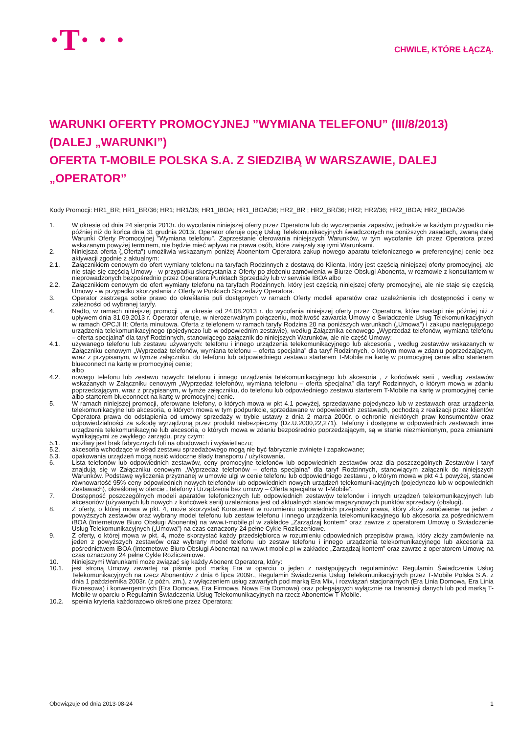·T· · ·
CHWILE, KTÓRE ŁĄCZĄ.
WARUNKI OFERTY PROMOCYJNEJ ”WYMIANA TELEFONU” (III/8/2013) (DALEJ „WARUNKI”)
OFERTA T-MOBILE POLSKA S.A. Z SIEDZIBĄ W WARSZAWIE, DALEJ „OPERATOR”
Kody Promocji: HR1_BR; HR1_BR/36; HR1; HR1/36; HR1_IBOA; HR1_IBOA/36; HR2_BR ; HR2_BR/36; HR2; HR2/36; HR2_IBOA; HR2_IBOA/36
1. W okresie od dnia 24 sierpnia 2013r. do wycofania niniejszej oferty przez Operatora lub do wyczerpania zapasów, jednakże w każdym przypadku nie później niż do końca dnia 31 grudnia 2013r. Operator oferuje opcję Usług Telekomunikacyjnych świadczonych na poniższych zasadach, zwaną dalej Warunki Oferty Promocyjnej ”Wymiana telefonu”. Zaprzestanie oferowania niniejszych Warunków, w tym wycofanie ich przez Operatora przed wskazanym powyżej terminem, nie będzie mieć wpływu na prawa osób, które związały się tymi Warunkami.
2. Niniejsza oferta („Oferta”) umożliwia wskazanym poniżej Abonentom Operatora zakup nowego aparatu telefonicznego w preferencyjnej cenie bez aktywacji zgodnie z aktualnym:
2.1. Załącznikiem cenowym do ofert wymiany telefonu na taryfach Rodzinnych z dostawą do Klienta, który jest częścią niniejszej oferty promocyjnej, ale nie staje się częścią Umowy - w przypadku skorzystania z Oferty po złożeniu zamówienia w Biurze Obsługi Abonenta, w rozmowie z konsultantem w nieprowadzonych bezpośrednio przez Operatora Punktach Sprzedaży lub w serwisie IBOA albo
2.2. Załącznikiem cenowym do ofert wymiany telefonu na taryfach Rodzinnych, który jest częścią niniejszej oferty promocyjnej, ale nie staje się częścią Umowy - w przypadku skorzystania z Oferty w Punktach Sprzedaży Operatora.
3. Operator zastrzega sobie prawo do określania puli dostępnych w ramach Oferty modeli aparatów oraz uzależnienia ich dostępności i ceny w zależności od wybranej taryfy.
4. Nadto, w ramach niniejszej promocji , w okresie od 24.08.2013 r. do wycofania niniejszej oferty przez Operatora, które nastąpi nie później niż z upływem dnia 31.09.2013 r. Operator oferuje, w nierozerwalnym połączeniu, możliwość zawarcia Umowy o Świadczenie Usług Telekomunikacyjnych w ramach OPCJI II: Oferta minutowa. Oferta z telefonem w ramach taryfy Rodzina 20 na poniższych warunkach („Umowa”) i zakupu następującego urządzenia telekomunikacyjnego (pojedynczo lub w odpowiednim zestawie), według Załącznika cenowego „Wyprzedaż telefonów, wymiana telefonu – oferta specjalna” dla taryf Rodzinnych, stanowiącego załącznik do niniejszych Warunków, ale nie część Umowy:
4.1. używanego telefonu lub zestawu używanych: telefonu i innego urządzenia telekomunikacyjnego lub akcesoria , według zestawów wskazanych w Załączniku cenowym „Wyprzedaż telefonów, wymiana telefonu – oferta specjalna” dla taryf Rodzinnych, o którym mowa w zdaniu poprzedzającym, wraz z przypisanym, w tymże załączniku, do telefonu lub odpowiedniego zestawu starterem T-Mobile na kartę w promocyjnej cenie albo starterem blueconnect na kartę w promocyjnej cenie;
albo
4.2. nowego telefonu lub zestawu nowych: telefonu i innego urządzenia telekomunikacyjnego lub akcesoria , z końcówek serii , według zestawów wskazanych w Załączniku cenowym „Wyprzedaż telefonów, wymiana telefonu – oferta specjalna” dla taryf Rodzinnych, o którym mowa w zdaniu poprzedzającym, wraz z przypisanym, w tymże załączniku, do telefonu lub odpowiedniego zestawu starterem T-Mobile na kartę w promocyjnej cenie albo starterem blueconnect na kartę w promocyjnej cenie.
5. W ramach niniejszej promocji, oferowane telefony, o których mowa w pkt 4.1 powyżej, sprzedawane pojedynczo lub w zestawach oraz urządzenia telekomunikacyjne lub akcesoria, o których mowa w tym podpunkcie, sprzedawane w odpowiednich zestawach, pochodzą z realizacji przez klientów Operatora prawa do odstąpienia od umowy sprzedaży w trybie ustawy z dnia 2 marca 2000r. o ochronie niektórych praw konsumentów oraz odpowiedzialności za szkodę wyrządzoną przez produkt niebezpieczny (Dz.U.2000,22,271). Telefony i dostępne w odpowiednich zestawach inne urządzenia telekomunikacyjne lub akcesoria, o których mowa w zdaniu bezpośrednio poprzedzającym, są w stanie niezmienionym, poza zmianami wynikającymi ze zwykłego zarządu, przy czym:
5.1. możliwy jest brak fabrycznych foli na obudowach i wyświetlaczu;
5.2. akcesoria wchodzące w skład zestawu sprzedażowego mogą nie być fabrycznie zwinięte i zapakowane;
5.3. opakowania urządzeń mogą nosić widoczne ślady transportu / użytkowania.
6. Lista telefonów lub odpowiednich zestawów, ceny promocyjne telefonów lub odpowiednich zestawów oraz dla poszczególnych Zestawów i taryf znajdują się w Załączniku cenowym „Wyprzedaż telefonów – oferta specjalna” dla taryf Rodzinnych, stanowiącym załącznik do niniejszych Warunków. Podstawę wyliczenia przyznanej w umowie ulgi w cenie telefonu lub odpowiedniego zestawu , o którym mowa w pkt 4.1 powyżej, stanowi równowartość 95% ceny odpowiednich nowych telefonów lub odpowiednich nowych urządzeń telekomunikacyjnych (pojedynczo lub w odpowiednich Zestawach), określonej w ofercie „Telefony i Urządzenia bez umowy – Oferta specjalna w T-Mobile”.
7. Dostępność poszczególnych modeli aparatów telefonicznych lub odpowiednich zestawów telefonów i innych urządzeń telekomunikacyjnych lub akcesoriów (używanych lub nowych z końcówek serii) uzależniona jest od aktualnych stanów magazynowych punktów sprzedaży (obsługi).
8. Z oferty, o której mowa w pkt. 4, może skorzystać Konsument w rozumieniu odpowiednich przepisów prawa, który złoży zamówienie na jeden z powyższych zestawów oraz wybrany model telefonu lub zestaw telefonu i innego urządzenia telekomunikacyjnego lub akcesoria za pośrednictwem iBOA (Internetowe Biuro Obsługi Abonenta) na www.t-mobile.pl w zakładce „Zarządzaj kontem” oraz zawrze z operatorem Umowę o Świadczenie Usług Telekomunikacyjnych („Umowa”) na czas oznaczony 24 pełne Cykle Rozliczeniowe.
9. Z oferty, o której mowa w pkt. 4, może skorzystać każdy przedsiębiorca w rozumieniu odpowiednich przepisów prawa, który złoży zamówienie na jeden z powyższych zestawów oraz wybrany model telefonu lub zestaw telefonu i innego urządzenia telekomunikacyjnego lub akcesoria za pośrednictwem iBOA (Internetowe Biuro Obsługi Abonenta) na www.t-mobile.pl w zakładce „Zarządzaj kontem” oraz zawrze z operatorem Umowę na czas oznaczony 24 pełne Cykle Rozliczeniowe.
10. Niniejszymi Warunkami może związać się każdy Abonent Operatora, który:
10.1. jest stroną Umowy zawartej na piśmie pod marką Era w oparciu o jeden z następujących regulaminów: Regulamin Świadczenia Usług Telekomunikacyjnych na rzecz Abonentów z dnia 6 lipca 2009r., Regulamin Świadczenia Usług Telekomunikacyjnych przez T-Mobile Polska S.A. z dnia 1 października 2003r. (z późn. zm.), z wyłączeniem usług zawartych pod marką Era Mix, i rozwiązań stacjonarnych (Era Linia Domowa, Era Linia Biznesowa) i konwergentnych (Era Domowa, Era Firmowa, Nowa Era Domowa) oraz polegających wyłącznie na transmisji danych lub pod marką T-Mobile w oparciu o Regulamin Świadczenia Usług Telekomunikacyjnych na rzecz Abonentów T-Mobile.
10.2. spełnia kryteria każdorazowo określone przez Operatora:
Obowiązuje od dnia 2013-08-24 1